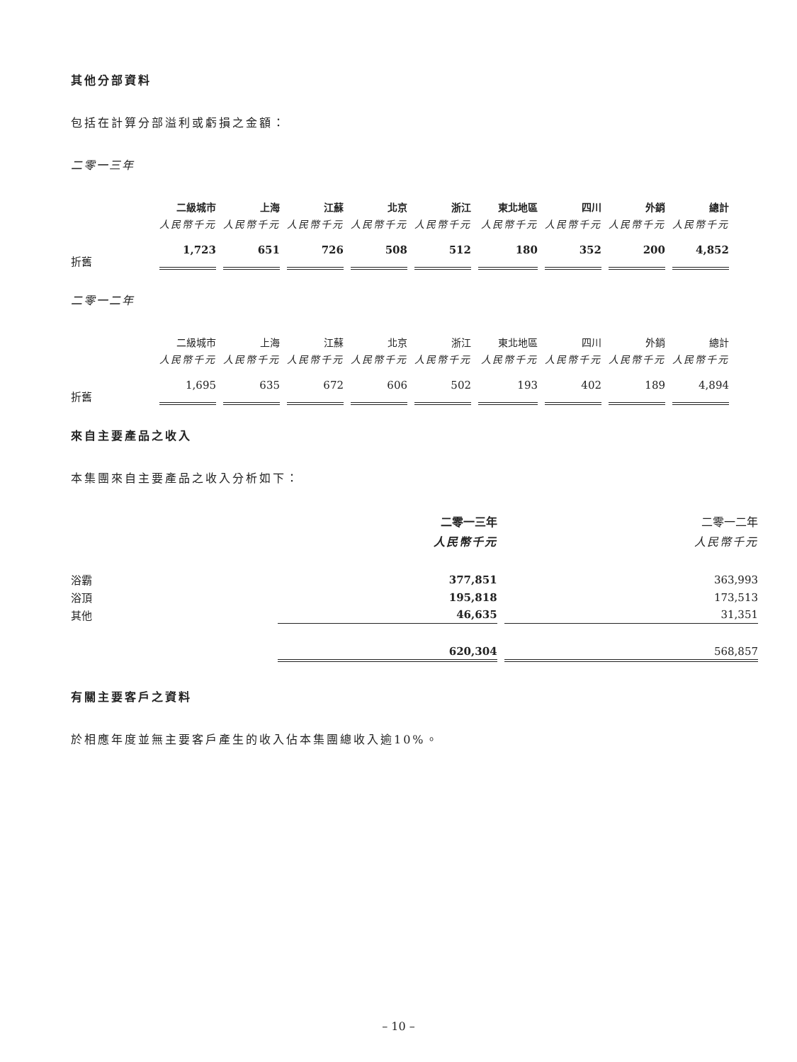其他分部資料
包括在計算分部溢利或虧損之金額：
二零一三年
| | 二級城市 | 上海 | 江蘇 | 北京 | 浙江 | 東北地區 | 四川 | 外銷 | 總計 |
| | 人民幣千元 | 人民幣千元 | 人民幣千元 | 人民幣千元 | 人民幣千元 | 人民幣千元 | 人民幣千元 | 人民幣千元 | 人民幣千元 |
| 折舊 | 1,723 | 651 | 726 | 508 | 512 | 180 | 352 | 200 | 4,852 |
二零一二年
| | 二級城市 | 上海 | 江蘇 | 北京 | 浙江 | 東北地區 | 四川 | 外銷 | 總計 |
| | 人民幣千元 | 人民幣千元 | 人民幣千元 | 人民幣千元 | 人民幣千元 | 人民幣千元 | 人民幣千元 | 人民幣千元 | 人民幣千元 |
| 折舊 | 1,695 | 635 | 672 | 606 | 502 | 193 | 402 | 189 | 4,894 |
來自主要產品之收入
本集團來自主要產品之收入分析如下：
| | 二零一三年 | 二零一二年 |
| | 人民幣千元 | 人民幣千元 |
| 浴霸 | 377,851 | 363,993 |
| 浴頂 | 195,818 | 173,513 |
| 其他 | 46,635 | 31,351 |
| | 620,304 | 568,857 |
有關主要客戶之資料
於相應年度並無主要客戶產生的收入佔本集團總收入逾10%。
– 10 –